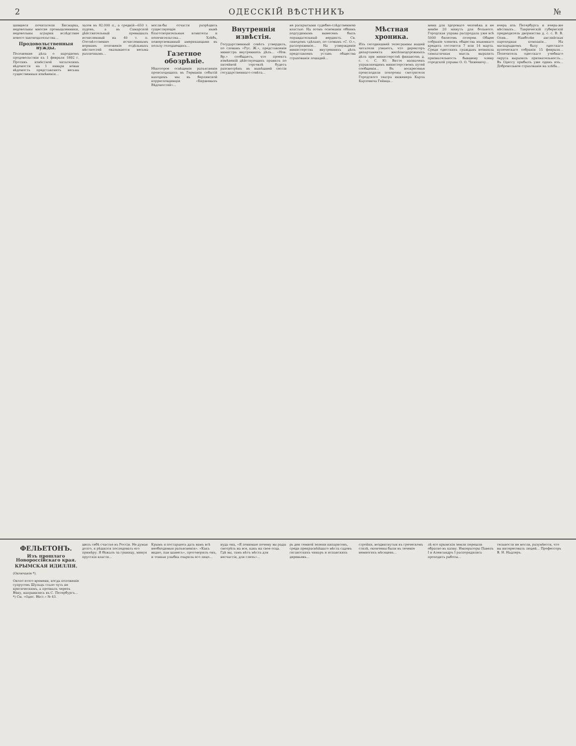2 ОДЕССКІЙ ВѢСТНИКЪ №
шившеся почитатели Бисмарка, недовольны многие промышленники, недовольны аграрии вслѣдствие нового законодательства...
Продовольственныя нужды.
Положение дѣла о народномъ продовольствіи къ 1 февраля 1892 г. Противъ извѣстной читателямъ вѣдомости на 1 января новая вѣдомость представляетъ весьма существенныя измѣненія...
залов въ 82.000 п., а средній—650 т. пудовъ, а въ Самарской дѣйствительный превышалъ исчисленный на 40 т. п. Соотвѣтственно исчисленнымъ нормамъ положеніе отдѣльныхъ мѣстностей оказывается весьма различнымъ...
могли-бы отчасти разрѣшить существующіе нынѣ благотворительные комитеты и попечительства... Хлѣбъ, пожертвованный американцами въ пользу голодающихъ...
Газетное обозрѣніе.
Нѣкоторое освѣщеніе разъясненіе происходящихъ въ Германіи событій находимъ мы въ берлинской корреспонденціи «Биржевыхъ Вѣдомостей»...
Внутреннія извѣстія.
Государственный совѣтъ утвердилъ, по словамъ «Рус. Ж.», представленіе министра внутреннихъ дѣлъ... «Нов. Вр.» сообщаетъ, что проектъ измѣненій дѣйствующихъ правилъ по питейной торговлѣ будетъ разсмотрѣнъ въ нынѣшней сессіи государственнаго совѣта...
не раскрытыми судебно-слѣдственною властью. На этомъ основаніи обѣимъ подсудимымъ вынесенъ былъ оправдательный вердиктъ. Св. синодомъ сдѣлано, по словамъ «С. О.», распоряженіе... На утвержденіе министерства внутреннихъ дѣлъ представленъ уставъ общества страхованія лошадей...
Мѣстная хроника.
Изъ сегодняшней телеграммы нашей читатели узнаютъ, что директоръ департамента желѣзнодорожныхъ дѣлъ при министерствѣ финансовъ д. с. с. С. Ю. Витте назначенъ управляющимъ министерствомъ путей сообщенія... Въ воскресенье происходили похороны смотрителя Городского театра инженера Карла Карловича Гейнца...
мени для здороваго человѣка и не менѣе 20 минутъ для больного. Городская управа распродала уже всѣ 5000 билетовъ лотереи. Общее собраніе членовъ общества взаимнаго кредита состоится 7 или 14 марта. Среди одесскихъ гражданъ возникла симпатичная мысль выразить признательность бывшему члену городской управы О. О. Чижевичу...
вчера изъ Петербурга и вчера-же мѣстныхъ... Таврическій губернскій предводитель дворянства д. с. с. В. В. Олив... Наиболѣе английская пароходная компанія... На маскарадномъ балу одесскаго купеческаго собранія 15 февраля... Попечитель одесскаго учебнаго округа выразилъ признательность... Въ Одессу прибылъ уже одинъ изъ... Добровольное страхованіе на хлѣба...
ФЕЛЬЕТОНЪ.
Изъ прошлаго Новороссійскаго края.
КРЫМСКАЯ ИДИЛЛІЯ.
(Окончаніе *).
Около этого времени, когда положеніе супруговъ Шульцъ стало чуть не критическимъ, а прозвалъ черезъ Вѣну, направились въ С. Петербургъ...
*) См. «Одес. Вѣст.» № 43.
шелъ себѣ счастье въ Россіи. Не думая долго, я рѣшился последовать его примѣру. Я бѣжалъ за границу, минуя прусскія власти...
Крымъ я постараюсь дать вамъ всѣ необходимыя разъясненія». «Какъ видно, пан шанесъ», проговорилъ онъ, и тонкая улыбка озарила его лицо...
нуда она, «Я понимаю почему вы рады смотрѣть на все, какъ на свое отца. Гдѣ вы, тамъ нѣтъ мѣста для несчастія, для слезъ»...
рь ден темной зелени кипарисовъ, среди прекраснѣйшаго мѣста садовъ гигантскихъ чинаръ и испанскихъ деревьевъ...
стройки, воздвигнутыя въ греческомъ стилѣ, окончены были въ теченіе немногихъ мѣсяцевъ...
лѣ его крымскія земли перешли обратно въ казну. Императоры Павелъ І и Александръ І распорядились проходить работы...
тельности не могли, разумѣется, что вы интересовать людей... Профессоръ В. Н. Надлеръ.